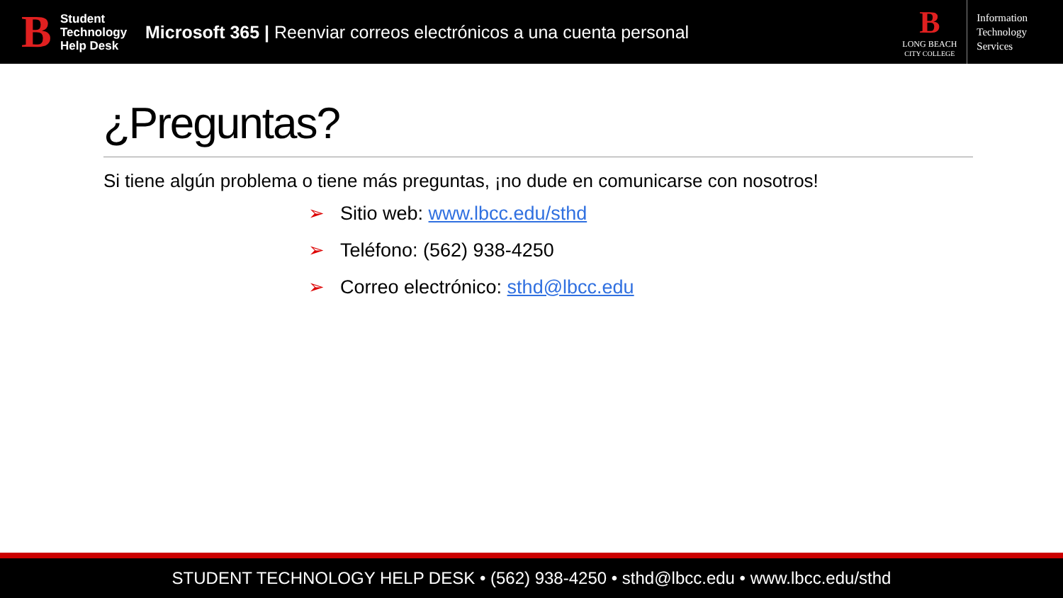B
Student
Technology
Help Desk
Microsoft 365 | Reenviar correos electrónicos a una cuenta personal
B
LONG BEACH
CITY COLLEGE
Information
Technology
Services
¿Preguntas?
Si tiene algún problema o tiene más preguntas, ¡no dude en comunicarse con nosotros!
➢ Sitio web: www.lbcc.edu/sthd
➢ Teléfono: (562) 938-4250
➢ Correo electrónico: sthd@lbcc.edu
STUDENT TECHNOLOGY HELP DESK • (562) 938-4250 • sthd@lbcc.edu • www.lbcc.edu/sthd